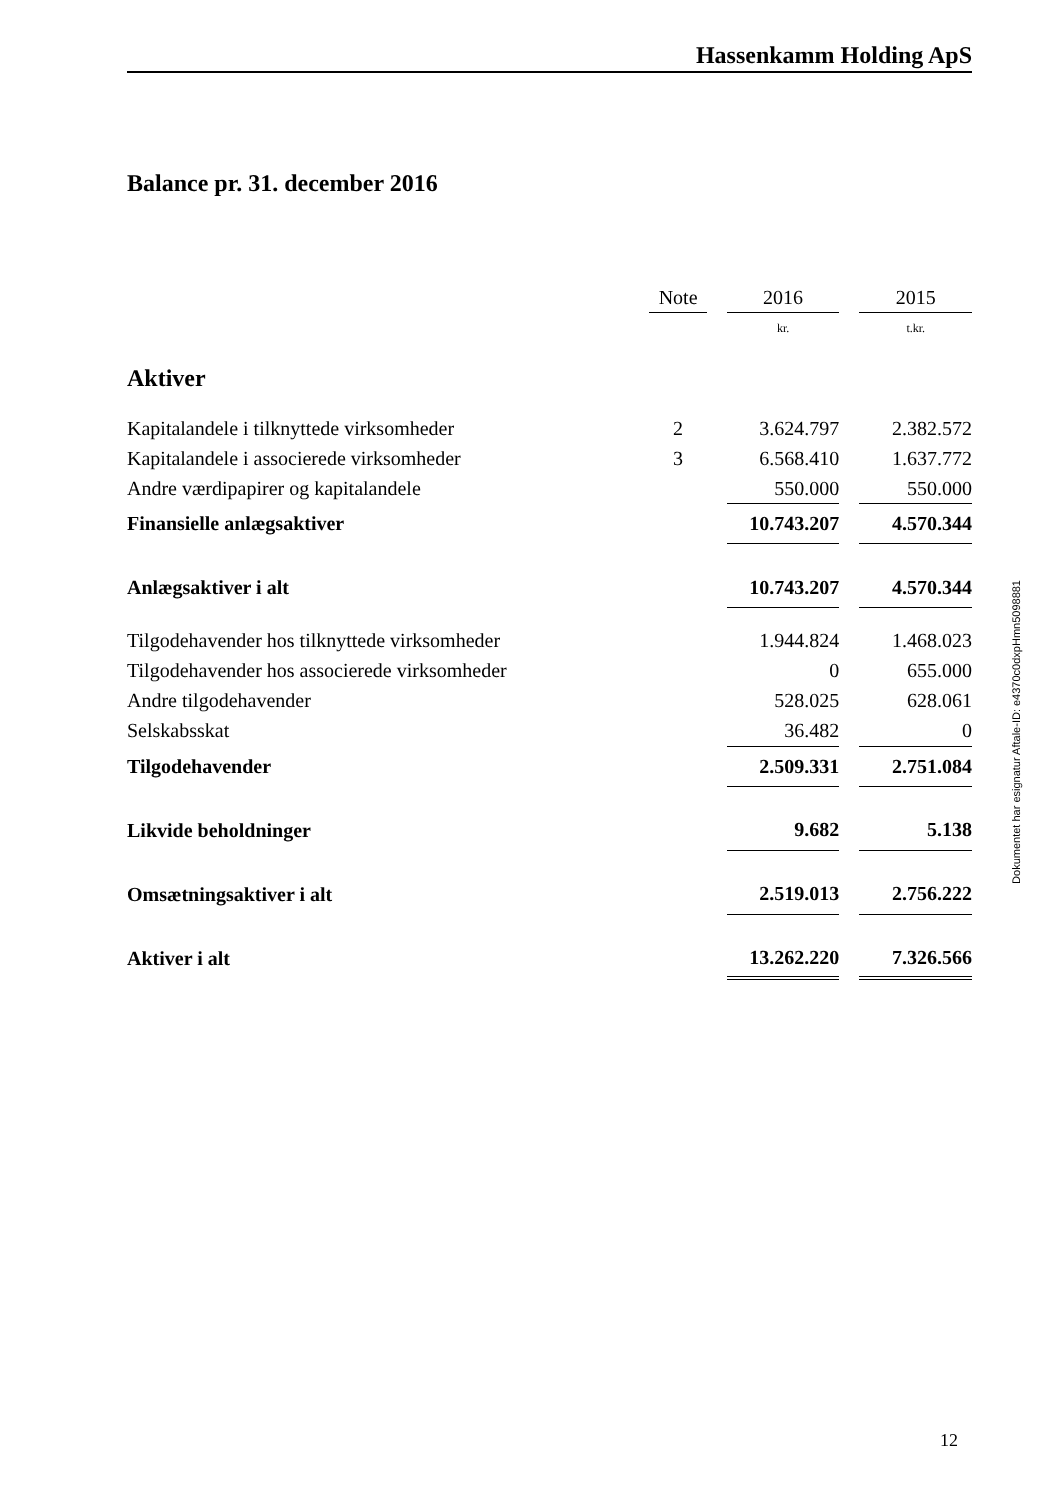Hassenkamm Holding ApS
Balance pr. 31. december 2016
| | Note | | 2016 | | 2015 |
| --- | --- | --- | --- | --- | --- |
| | | | kr. | | t.kr. |
| Aktiver | | | | | |
| Kapitalandele i tilknyttede virksomheder | 2 | | 3.624.797 | | 2.382.572 |
| Kapitalandele i associerede virksomheder | 3 | | 6.568.410 | | 1.637.772 |
| Andre værdipapirer og kapitalandele | | | 550.000 | | 550.000 |
| Finansielle anlægsaktiver | | | 10.743.207 | | 4.570.344 |
| Anlægsaktiver i alt | | | 10.743.207 | | 4.570.344 |
| Tilgodehavender hos tilknyttede virksomheder | | | 1.944.824 | | 1.468.023 |
| Tilgodehavender hos associerede virksomheder | | | 0 | | 655.000 |
| Andre tilgodehavender | | | 528.025 | | 628.061 |
| Selskabsskat | | | 36.482 | | 0 |
| Tilgodehavender | | | 2.509.331 | | 2.751.084 |
| Likvide beholdninger | | | 9.682 | | 5.138 |
| Omsætningsaktiver i alt | | | 2.519.013 | | 2.756.222 |
| Aktiver i alt | | | 13.262.220 | | 7.326.566 |
Dokumentet har esignatur Aftale-ID: e4370c0dxpHmn5098881
12